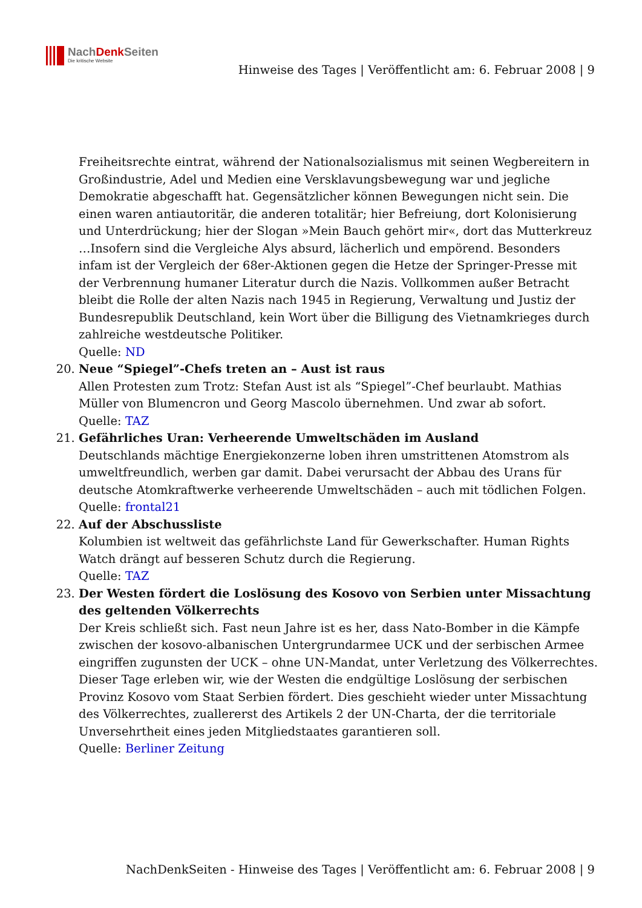NachDenk Seiten
Die kritische Website
Hinweise des Tages | Veröffentlicht am: 6. Februar 2008 | 9
Freiheitsrechte eintrat, während der Nationalsozialismus mit seinen Wegbereitern in Großindustrie, Adel und Medien eine Versklavungsbewegung war und jegliche Demokratie abgeschafft hat. Gegensätzlicher können Bewegungen nicht sein. Die einen waren antiautoritär, die anderen totalitär; hier Befreiung, dort Kolonisierung und Unterdrückung; hier der Slogan »Mein Bauch gehört mir«, dort das Mutterkreuz …Insofern sind die Vergleiche Alys absurd, lächerlich und empörend. Besonders infam ist der Vergleich der 68er-Aktionen gegen die Hetze der Springer-Presse mit der Verbrennung humaner Literatur durch die Nazis. Vollkommen außer Betracht bleibt die Rolle der alten Nazis nach 1945 in Regierung, Verwaltung und Justiz der Bundesrepublik Deutschland, kein Wort über die Billigung des Vietnamkrieges durch zahlreiche westdeutsche Politiker.
Quelle: ND
20. Neue “Spiegel”-Chefs treten an – Aust ist raus
Allen Protesten zum Trotz: Stefan Aust ist als “Spiegel”-Chef beurlaubt. Mathias Müller von Blumencron und Georg Mascolo übernehmen. Und zwar ab sofort.
Quelle: TAZ
21. Gefährliches Uran: Verheerende Umweltschäden im Ausland
Deutschlands mächtige Energiekonzerne loben ihren umstrittenen Atomstrom als umweltfreundlich, werben gar damit. Dabei verursacht der Abbau des Urans für deutsche Atomkraftwerke verheerende Umweltschäden – auch mit tödlichen Folgen.
Quelle: frontal21
22. Auf der Abschussliste
Kolumbien ist weltweit das gefährlichste Land für Gewerkschafter. Human Rights Watch drängt auf besseren Schutz durch die Regierung.
Quelle: TAZ
23. Der Westen fördert die Loslösung des Kosovo von Serbien unter Missachtung des geltenden Völkerrechts
Der Kreis schließt sich. Fast neun Jahre ist es her, dass Nato-Bomber in die Kämpfe zwischen der kosovo-albanischen Untergrundarmee UCK und der serbischen Armee eingriffen zugunsten der UCK – ohne UN-Mandat, unter Verletzung des Völkerrechtes. Dieser Tage erleben wir, wie der Westen die endgültige Loslösung der serbischen Provinz Kosovo vom Staat Serbien fördert. Dies geschieht wieder unter Missachtung des Völkerrechtes, zuallererst des Artikels 2 der UN-Charta, der die territoriale Unversehrtheit eines jeden Mitgliedstaates garantieren soll.
Quelle: Berliner Zeitung
NachDenkSeiten - Hinweise des Tages | Veröffentlicht am: 6. Februar 2008 | 9